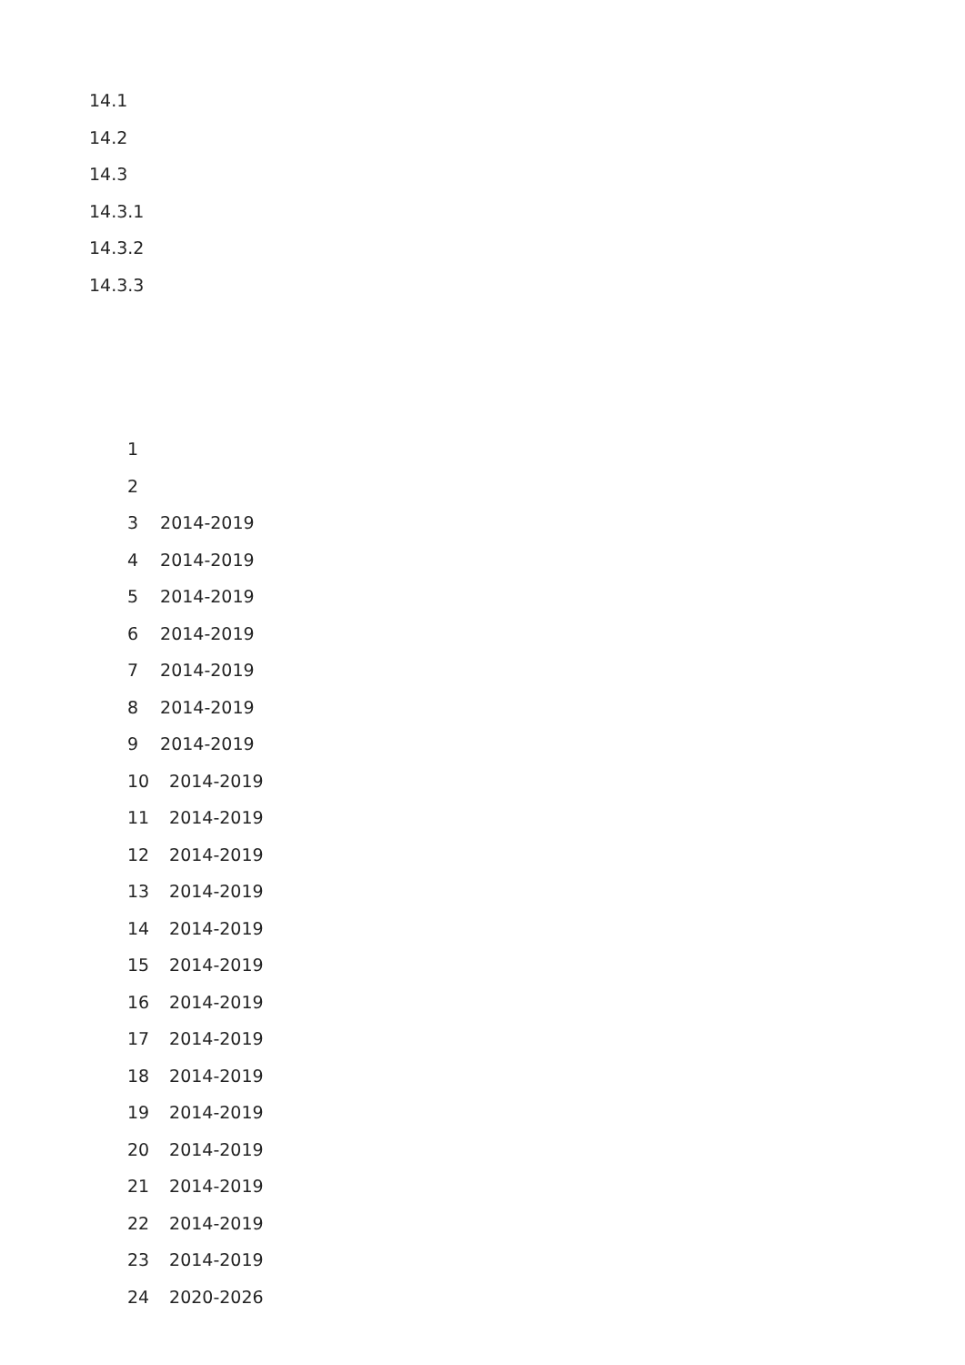14.1
14.2
14.3
14.3.1
14.3.2
14.3.3
1
2
3 2014-2019
4 2014-2019
5 2014-2019
6 2014-2019
7 2014-2019
8 2014-2019
9 2014-2019
10 2014-2019
11 2014-2019
12 2014-2019
13 2014-2019
14 2014-2019
15 2014-2019
16 2014-2019
17 2014-2019
18 2014-2019
19 2014-2019
20 2014-2019
21 2014-2019
22 2014-2019
23 2014-2019
24 2020-2026